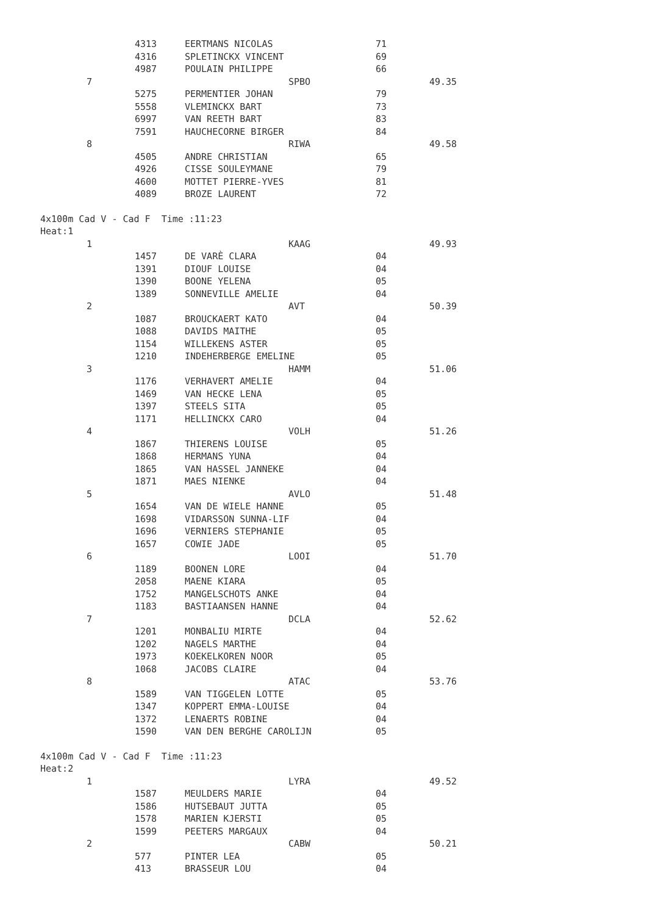| | 4313 | EERTMANS NICOLAS | 71 | |
| | 4316 | SPLETINCKX VINCENT | 69 | |
| | 4987 | POULAIN PHILIPPE | 66 | |
| 7 | | SPBO | | 49.35 |
| | 5275 | PERMENTIER JOHAN | 79 | |
| | 5558 | VLEMINCKX BART | 73 | |
| | 6997 | VAN REETH BART | 83 | |
| | 7591 | HAUCHECORNE BIRGER | 84 | |
| 8 | | RIWA | | 49.58 |
| | 4505 | ANDRE CHRISTIAN | 65 | |
| | 4926 | CISSE SOULEYMANE | 79 | |
| | 4600 | MOTTET PIERRE-YVES | 81 | |
| | 4089 | BROZE LAURENT | 72 | |
| 4x100m Cad V - Cad F Time :11:23 | | | | |
| Heat:1 | | | | |
| 1 | | KAAG | | 49.93 |
| | 1457 | DE VARÈ CLARA | 04 | |
| | 1391 | DIOUF LOUISE | 04 | |
| | 1390 | BOONE YELENA | 05 | |
| | 1389 | SONNEVILLE AMELIE | 04 | |
| 2 | | AVT | | 50.39 |
| | 1087 | BROUCKAERT KATO | 04 | |
| | 1088 | DAVIDS MAITHE | 05 | |
| | 1154 | WILLEKENS ASTER | 05 | |
| | 1210 | INDEHERBERGE EMELINE | 05 | |
| 3 | | HAMM | | 51.06 |
| | 1176 | VERHAVERT AMELIE | 04 | |
| | 1469 | VAN HECKE LENA | 05 | |
| | 1397 | STEELS SITA | 05 | |
| | 1171 | HELLINCKX CARO | 04 | |
| 4 | | VOLH | | 51.26 |
| | 1867 | THIERENS LOUISE | 05 | |
| | 1868 | HERMANS YUNA | 04 | |
| | 1865 | VAN HASSEL JANNEKE | 04 | |
| | 1871 | MAES NIENKE | 04 | |
| 5 | | AVLO | | 51.48 |
| | 1654 | VAN DE WIELE HANNE | 05 | |
| | 1698 | VIDARSSON SUNNA-LIF | 04 | |
| | 1696 | VERNIERS STEPHANIE | 05 | |
| | 1657 | COWIE JADE | 05 | |
| 6 | | LOOI | | 51.70 |
| | 1189 | BOONEN LORE | 04 | |
| | 2058 | MAENE KIARA | 05 | |
| | 1752 | MANGELSCHOTS ANKE | 04 | |
| | 1183 | BASTIAANSEN HANNE | 04 | |
| 7 | | DCLA | | 52.62 |
| | 1201 | MONBALIU MIRTE | 04 | |
| | 1202 | NAGELS MARTHE | 04 | |
| | 1973 | KOEKELKOREN NOOR | 05 | |
| | 1068 | JACOBS CLAIRE | 04 | |
| 8 | | ATAC | | 53.76 |
| | 1589 | VAN TIGGELEN LOTTE | 05 | |
| | 1347 | KOPPERT EMMA-LOUISE | 04 | |
| | 1372 | LENAERTS ROBINE | 04 | |
| | 1590 | VAN DEN BERGHE CAROLIJN | 05 | |
| 4x100m Cad V - Cad F Time :11:23 | | | | |
| Heat:2 | | | | |
| 1 | | LYRA | | 49.52 |
| | 1587 | MEULDERS MARIE | 04 | |
| | 1586 | HUTSEBAUT JUTTA | 05 | |
| | 1578 | MARIEN KJERSTI | 05 | |
| | 1599 | PEETERS MARGAUX | 04 | |
| 2 | | CABW | | 50.21 |
| | 577 | PINTER LEA | 05 | |
| | 413 | BRASSEUR LOU | 04 | |